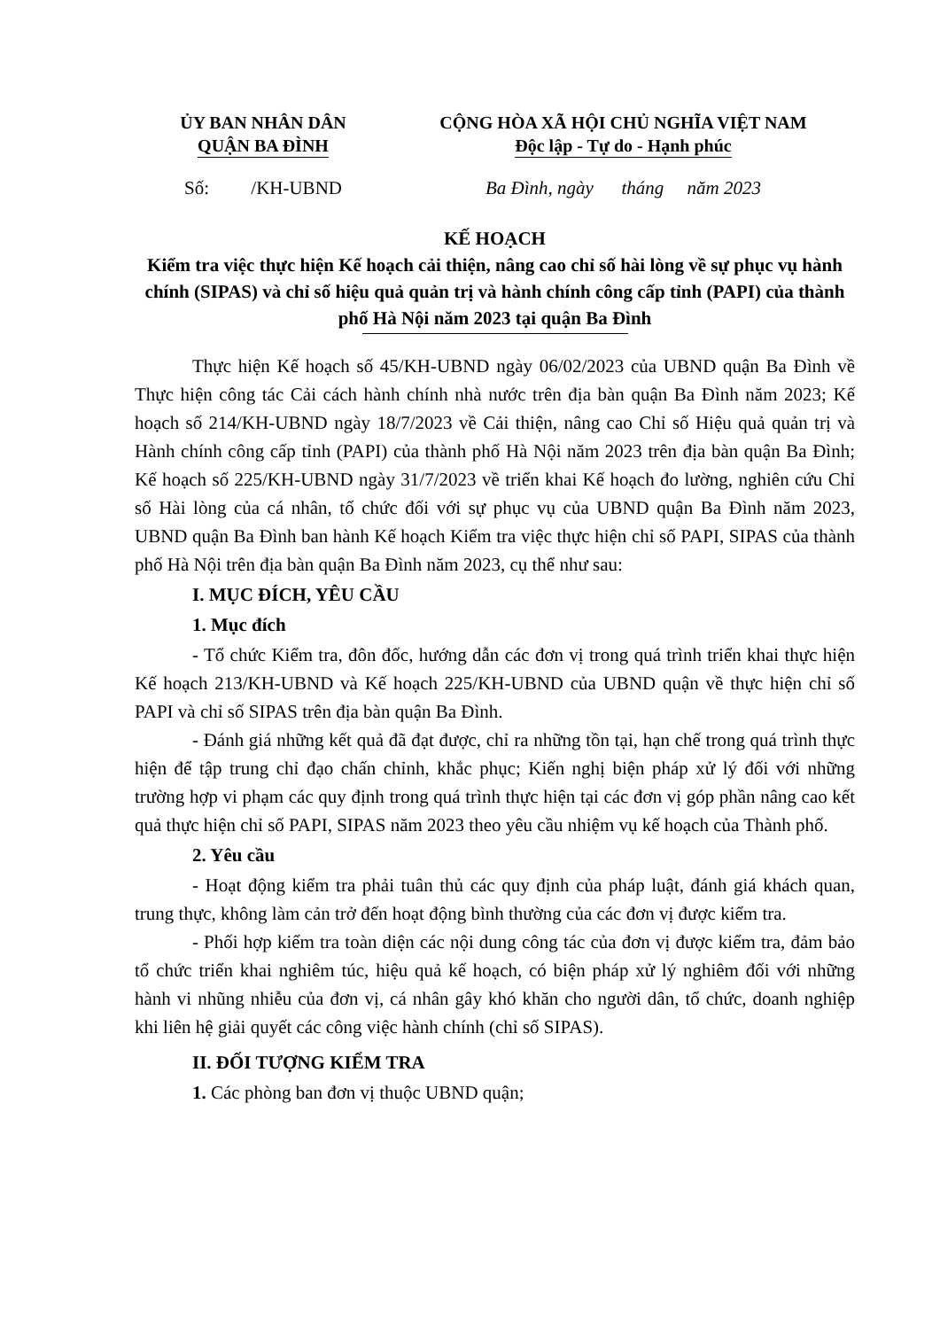ỦY BAN NHÂN DÂN
QUẬN BA ĐÌNH
CỘNG HÒA XÃ HỘI CHỦ NGHĨA VIỆT NAM
Độc lập - Tự do - Hạnh phúc
Số: /KH-UBND Ba Đình, ngày tháng năm 2023
KẾ HOẠCH
Kiểm tra việc thực hiện Kế hoạch cải thiện, nâng cao chỉ số hài lòng về sự phục vụ hành chính (SIPAS) và chỉ số hiệu quả quản trị và hành chính công cấp tỉnh (PAPI) của thành phố Hà Nội năm 2023 tại quận Ba Đình
Thực hiện Kế hoạch số 45/KH-UBND ngày 06/02/2023 của UBND quận Ba Đình về Thực hiện công tác Cải cách hành chính nhà nước trên địa bàn quận Ba Đình năm 2023; Kế hoạch số 214/KH-UBND ngày 18/7/2023 về Cải thiện, nâng cao Chỉ số Hiệu quả quản trị và Hành chính công cấp tỉnh (PAPI) của thành phố Hà Nội năm 2023 trên địa bàn quận Ba Đình; Kế hoạch số 225/KH-UBND ngày 31/7/2023 về triển khai Kế hoạch đo lường, nghiên cứu Chỉ số Hài lòng của cá nhân, tổ chức đối với sự phục vụ của UBND quận Ba Đình năm 2023, UBND quận Ba Đình ban hành Kế hoạch Kiểm tra việc thực hiện chỉ số PAPI, SIPAS của thành phố Hà Nội trên địa bàn quận Ba Đình năm 2023, cụ thể như sau:
I. MỤC ĐÍCH, YÊU CẦU
1. Mục đích
- Tổ chức Kiểm tra, đôn đốc, hướng dẫn các đơn vị trong quá trình triển khai thực hiện Kế hoạch 213/KH-UBND và Kế hoạch 225/KH-UBND của UBND quận về thực hiện chỉ số PAPI và chỉ số SIPAS trên địa bàn quận Ba Đình.
- Đánh giá những kết quả đã đạt được, chỉ ra những tồn tại, hạn chế trong quá trình thực hiện để tập trung chỉ đạo chấn chỉnh, khắc phục; Kiến nghị biện pháp xử lý đối với những trường hợp vi phạm các quy định trong quá trình thực hiện tại các đơn vị góp phần nâng cao kết quả thực hiện chỉ số PAPI, SIPAS năm 2023 theo yêu cầu nhiệm vụ kế hoạch của Thành phố.
2. Yêu cầu
- Hoạt động kiểm tra phải tuân thủ các quy định của pháp luật, đánh giá khách quan, trung thực, không làm cản trở đến hoạt động bình thường của các đơn vị được kiểm tra.
- Phối hợp kiểm tra toàn diện các nội dung công tác của đơn vị được kiểm tra, đảm bảo tổ chức triển khai nghiêm túc, hiệu quả kế hoạch, có biện pháp xử lý nghiêm đối với những hành vi nhũng nhiễu của đơn vị, cá nhân gây khó khăn cho người dân, tổ chức, doanh nghiệp khi liên hệ giải quyết các công việc hành chính (chỉ số SIPAS).
II. ĐỐI TƯỢNG KIỂM TRA
1. Các phòng ban đơn vị thuộc UBND quận;